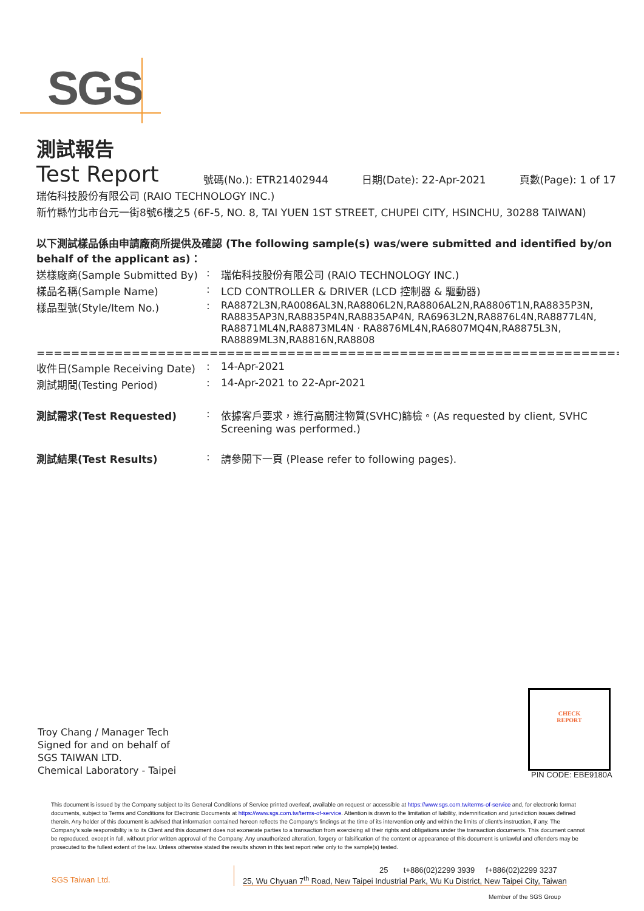SGS
測試報告
Test Report
號碼(No.): ETR21402944 日期(Date): 22-Apr-2021 頁數(Page): 1 of 17
瑞佑科技股份有限公司 (RAIO TECHNOLOGY INC.)
新竹縣竹北市台元一街8號6樓之5 (6F-5, NO. 8, TAI YUEN 1ST STREET, CHUPEI CITY, HSINCHU, 30288 TAIWAN)
以下測試樣品係由申請廠商所提供及確認 (The following sample(s) was/were submitted and identified by/on behalf of the applicant as)：
送樣廠商(Sample Submitted By)
: 瑞佑科技股份有限公司 (RAIO TECHNOLOGY INC.)
樣品名稱(Sample Name) : LCD CONTROLLER & DRIVER (LCD 控制器 & 驅動器)
樣品型號(Style/Item No.) : RA8872L3N,RA0086AL3N,RA8806L2N,RA8806AL2N,RA8806T1N,RA8835P3N, RA8835AP3N,RA8835P4N,RA8835AP4N, RA6963L2N,RA8876L4N,RA8877L4N, RA8871ML4N,RA8873ML4N · RA8876ML4N,RA6807MQ4N,RA8875L3N, RA8889ML3N,RA8816N,RA8808
==============================================================================
收件日(Sample Receiving Date)
: 14-Apr-2021
測試期間(Testing Period) : 14-Apr-2021 to 22-Apr-2021
測試需求(Test Requested) : 依據客戶要求，進行高關注物質(SVHC)篩檢。(As requested by client, SVHC Screening was performed.)
測試結果(Test Results) : 請參閱下一頁 (Please refer to following pages).
Troy Chang / Manager Tech
Signed for and on behalf of
SGS TAIWAN LTD.
Chemical Laboratory - Taipei
CHECK
REPORT
PIN CODE: EBE9180A
This document is issued by the Company subject to its General Conditions of Service printed overleaf, available on request or accessible at https://www.sgs.com.tw/terms-of-service and, for electronic format documents, subject to Terms and Conditions for Electronic Documents at https://www.sgs.com.tw/terms-of-service. Attention is drawn to the limitation of liability, indemnification and jurisdiction issues defined therein. Any holder of this document is advised that information contained hereon reflects the Company's findings at the time of its intervention only and within the limits of client's instruction, if any. The Company's sole responsibility is to its Client and this document does not exonerate parties to a transaction from exercising all their rights and obligations under the transaction documents. This document cannot be reproduced, except in full, without prior written approval of the Company. Any unauthorized alteration, forgery or falsification of the content or appearance of this document is unlawful and offenders may be prosecuted to the fullest extent of the law. Unless otherwise stated the results shown in this test report refer only to the sample(s) tested.
SGS Taiwan Ltd.
25 t+886(02)2299 3939 f+886(02)2299 3237
25, Wu Chyuan 7<sup>th</sup> Road, New Taipei Industrial Park, Wu Ku District, New Taipei City, Taiwan
Member of the SGS Group